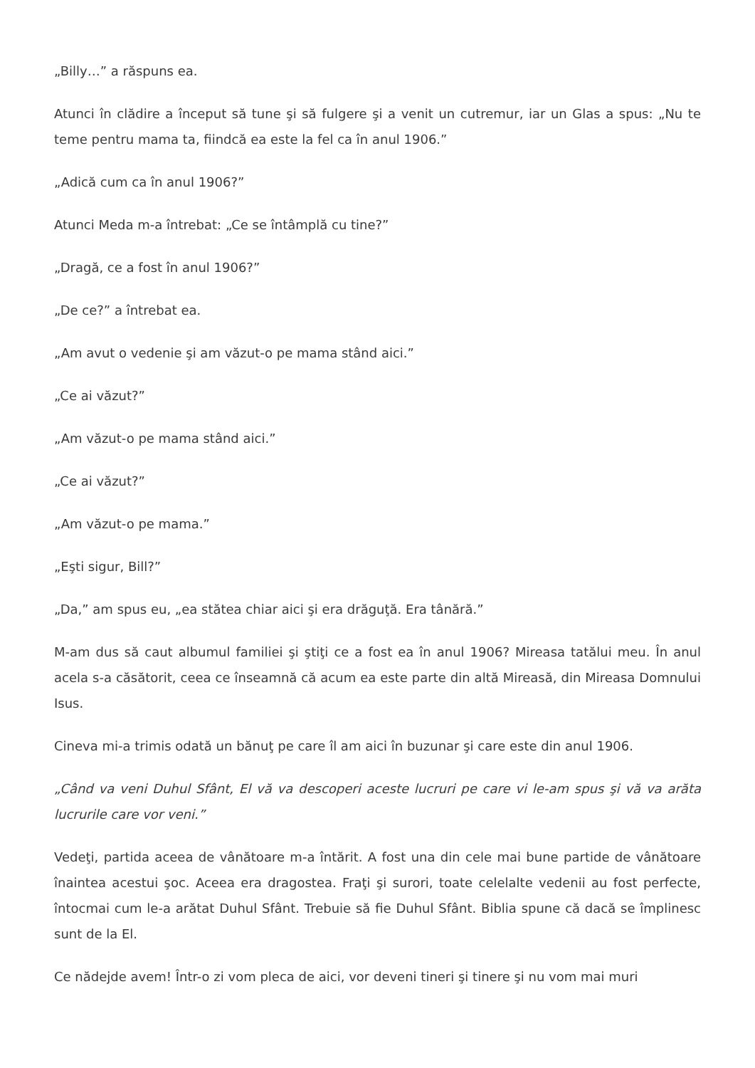„Billy…” a răspuns ea.
Atunci în clădire a început să tune şi să fulgere şi a venit un cutremur, iar un Glas a spus: „Nu te teme pentru mama ta, fiindcă ea este la fel ca în anul 1906.”
„Adică cum ca în anul 1906?”
Atunci Meda m-a întrebat: „Ce se întâmplă cu tine?”
„Dragă, ce a fost în anul 1906?”
„De ce?” a întrebat ea.
„Am avut o vedenie şi am văzut-o pe mama stând aici.”
„Ce ai văzut?”
„Am văzut-o pe mama stând aici.”
„Ce ai văzut?”
„Am văzut-o pe mama.”
„Eşti sigur, Bill?”
„Da,” am spus eu, „ea stătea chiar aici şi era drăguţă. Era tânără.”
M-am dus să caut albumul familiei şi ştiţi ce a fost ea în anul 1906? Mireasa tatălui meu. În anul acela s-a căsătorit, ceea ce înseamnă că acum ea este parte din altă Mireasă, din Mireasa Domnului Isus.
Cineva mi-a trimis odată un bănuţ pe care îl am aici în buzunar şi care este din anul 1906.
„Când va veni Duhul Sfânt, El vă va descoperi aceste lucruri pe care vi le-am spus şi vă va arăta lucrurile care vor veni.”
Vedeţi, partida aceea de vânătoare m-a întărit. A fost una din cele mai bune partide de vânătoare înaintea acestui şoc. Aceea era dragostea. Fraţi şi surori, toate celelalte vedenii au fost perfecte, întocmai cum le-a arătat Duhul Sfânt. Trebuie să fie Duhul Sfânt. Biblia spune că dacă se împlinesc sunt de la El.
Ce nădejde avem! Într-o zi vom pleca de aici, vor deveni tineri şi tinere şi nu vom mai muri